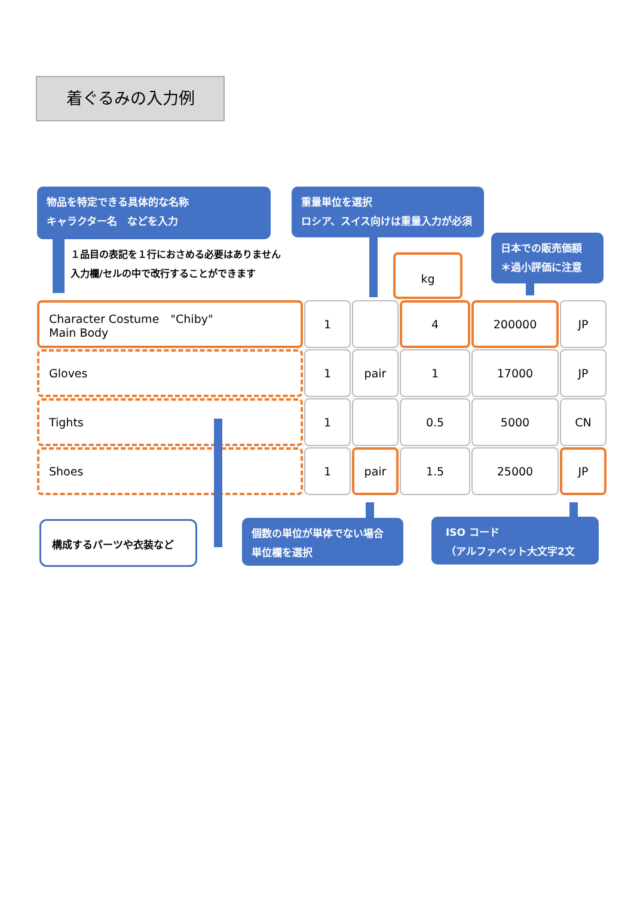着ぐるみの入力例
物品を特定できる具体的な名称
キャラクター名　などを入力
重量単位を選択
ロシア、スイス向けは重量入力が必須
日本での販売価額
＊過小評価に注意
１品目の表記を１行におさめる必要はありません
入力欄/セルの中で改行することができます
kg
| Character Costume "Chiby" Main Body | 1 | | 4 | 200000 | JP |
| Gloves | 1 | pair | 1 | 17000 | JP |
| Tights | 1 | | 0.5 | 5000 | CN |
| Shoes | 1 | pair | 1.5 | 25000 | JP |
構成するパーツや衣装など
個数の単位が単体でない場合
単位欄を選択
ISO コード
（アルファベット大文字2文字）